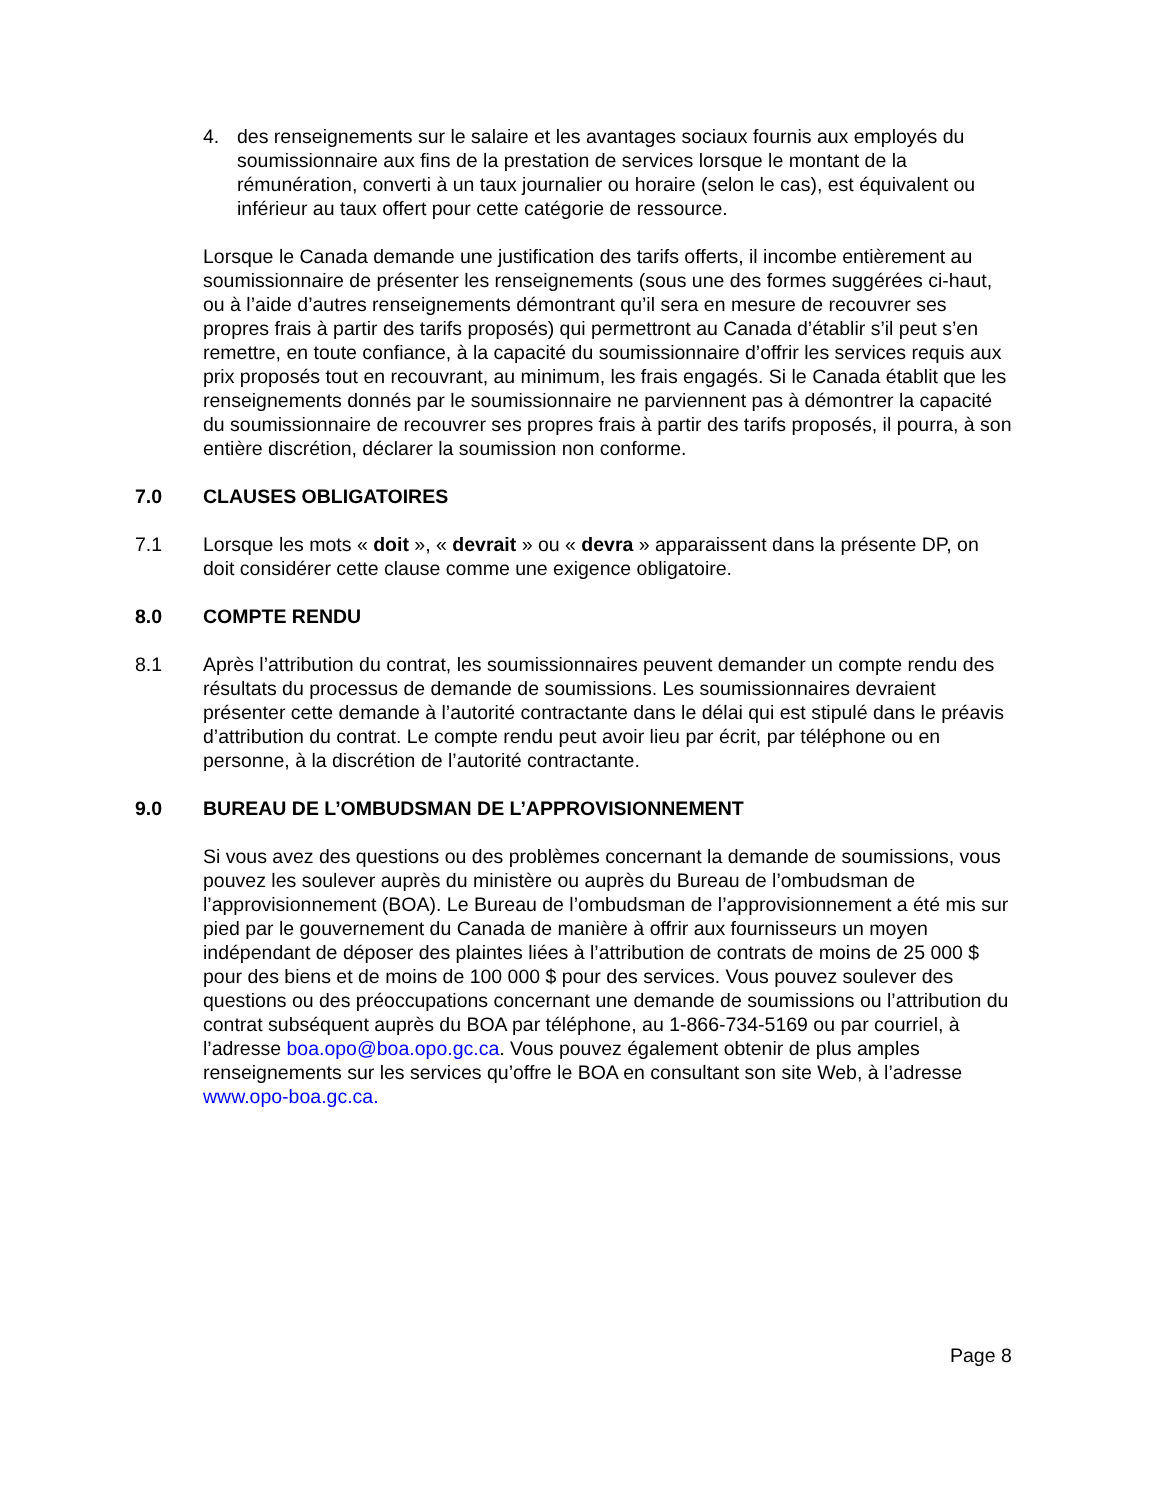4. des renseignements sur le salaire et les avantages sociaux fournis aux employés du soumissionnaire aux fins de la prestation de services lorsque le montant de la rémunération, converti à un taux journalier ou horaire (selon le cas), est équivalent ou inférieur au taux offert pour cette catégorie de ressource.
Lorsque le Canada demande une justification des tarifs offerts, il incombe entièrement au soumissionnaire de présenter les renseignements (sous une des formes suggérées ci-haut, ou à l’aide d’autres renseignements démontrant qu’il sera en mesure de recouvrer ses propres frais à partir des tarifs proposés) qui permettront au Canada d’établir s’il peut s’en remettre, en toute confiance, à la capacité du soumissionnaire d’offrir les services requis aux prix proposés tout en recouvrant, au minimum, les frais engagés. Si le Canada établit que les renseignements donnés par le soumissionnaire ne parviennent pas à démontrer la capacité du soumissionnaire de recouvrer ses propres frais à partir des tarifs proposés, il pourra, à son entière discrétion, déclarer la soumission non conforme.
7.0 CLAUSES OBLIGATOIRES
7.1 Lorsque les mots « doit », « devrait » ou « devra » apparaissent dans la présente DP, on doit considérer cette clause comme une exigence obligatoire.
8.0 COMPTE RENDU
8.1 Après l’attribution du contrat, les soumissionnaires peuvent demander un compte rendu des résultats du processus de demande de soumissions. Les soumissionnaires devraient présenter cette demande à l’autorité contractante dans le délai qui est stipulé dans le préavis d’attribution du contrat. Le compte rendu peut avoir lieu par écrit, par téléphone ou en personne, à la discrétion de l’autorité contractante.
9.0 BUREAU DE L’OMBUDSMAN DE L’APPROVISIONNEMENT
Si vous avez des questions ou des problèmes concernant la demande de soumissions, vous pouvez les soulever auprès du ministère ou auprès du Bureau de l’ombudsman de l’approvisionnement (BOA). Le Bureau de l’ombudsman de l’approvisionnement a été mis sur pied par le gouvernement du Canada de manière à offrir aux fournisseurs un moyen indépendant de déposer des plaintes liées à l’attribution de contrats de moins de 25 000 $ pour des biens et de moins de 100 000 $ pour des services. Vous pouvez soulever des questions ou des préoccupations concernant une demande de soumissions ou l’attribution du contrat subséquent auprès du BOA par téléphone, au 1-866-734-5169 ou par courriel, à l’adresse boa.opo@boa.opo.gc.ca. Vous pouvez également obtenir de plus amples renseignements sur les services qu’offre le BOA en consultant son site Web, à l’adresse www.opo-boa.gc.ca.
Page 8